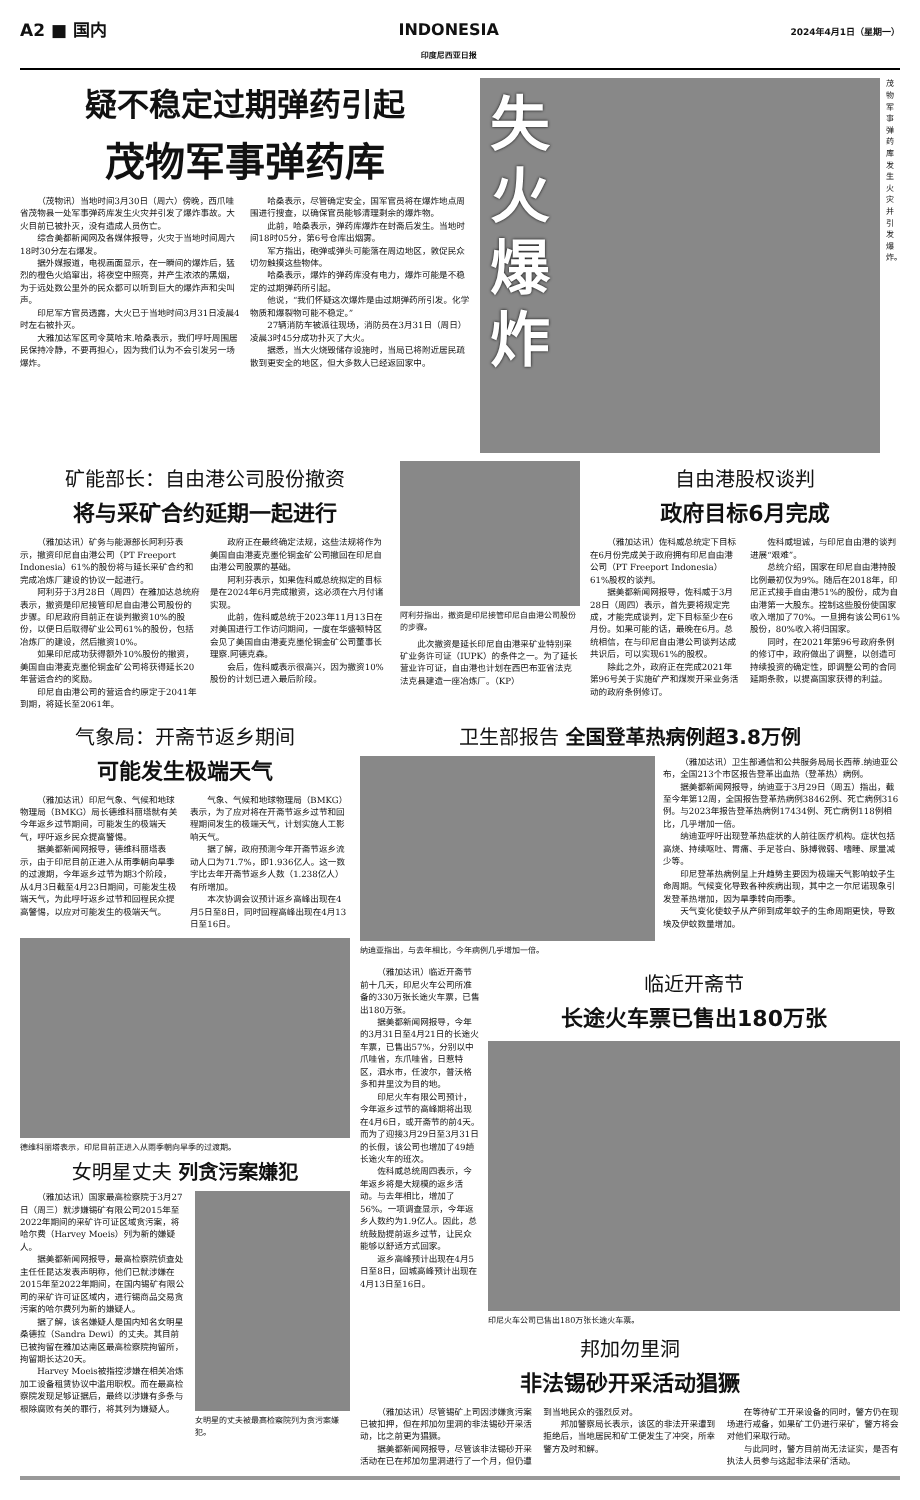A2 ■ 国内 INDONESIA
印度尼西亚日报
2024年4月1日（星期一）
疑不稳定过期弹药引起
茂物军事弹药库
（茂物讯）当地时间3月30日（周六）傍晚，西爪哇省茂物县一处军事弹药库发生火灾并引发了爆炸事故。大火目前已被扑灭，没有造成人员伤亡。
综合美都新闻网及各媒体报导，火灾于当地时间周六18时30分左右爆发。
据外媒报道，电视画面显示，在一瞬间的爆炸后，猛烈的橙色火焰窜出，将夜空中照亮，并产生浓浓的黑烟，为于远处数公里外的民众都可以听到巨大的爆炸声和尖叫声。
印尼军方官员透露，大火已于当地时间3月31日凌晨4时左右被扑灭。
大雅加达军区司令莫哈末.哈桑表示，我们呼吁周围居民保持冷静，不要再担心，因为我们认为不会引发另一场爆炸。
哈桑表示，尽管确定安全，国军官员将在爆炸地点周围进行搜查，以确保官员能够清理剩余的爆炸物。
此前，哈桑表示，弹药库爆炸在封斋后发生。当地时间18时05分，第6号仓库出烟雾。
军方指出，砲弹或弹头可能落在周边地区，敦促民众切勿触摸这些物体。
哈桑表示，爆炸的弹药库没有电力，爆炸可能是不稳定的过期弹药所引起。
他说，“我们怀疑这次爆炸是由过期弹药所引发。化学物质和爆裂物可能不稳定。”
27辆消防车被派往现场，消防员在3月31日（周日）凌晨3时45分成功扑灭了大火。
据悉，当大火烧毁储存设施时，当局已将附近居民疏散到更安全的地区，但大多数人已经返回家中。
失
火
爆
炸
茂物军事弹药库发生火灾并引发爆炸。
矿能部长：自由港公司股份撤资
将与采矿合约延期一起进行
（雅加达讯）矿务与能源部长阿利芬表示，撤资印尼自由港公司（PT Freeport Indonesia）61%的股份将与延长采矿合约和完成冶炼厂建设的协议一起进行。
阿利芬于3月28日（周四）在雅加达总统府表示，撤资是印尼接管印尼自由港公司股份的步骤。印尼政府目前正在谈判撤资10%的股份，以便日后取得矿业公司61%的股份，包括冶炼厂的建设，然后撤资10%。
如果印尼成功获得额外10%股份的撤资，美国自由港麦克墨伦铜金矿公司将获得延长20年营运合约的奖励。
印尼自由港公司的营运合约原定于2041年到期，将延长至2061年。
政府正在最终确定法规，这些法规将作为美国自由港麦克墨伦铜金矿公司撤回在印尼自由港公司股票的基础。
阿利芬表示，如果佐科威总统拟定的目标是在2024年6月完成撤资，这必须在六月付诸实现。
此前，佐科威总统于2023年11月13日在对美国进行工作访问期间，一度在华盛顿特区会见了美国自由港麦克墨伦铜金矿公司董事长理察.阿德克森。
会后，佐科威表示很高兴，因为撤资10%股份的计划已进入最后阶段。
阿利芬指出，撤资是印尼接管印尼自由港公司股份的步骤。
此次撤资是延长印尼自由港采矿业特别采矿业务许可证（IUPK）的条件之一。为了延长营业许可证，自由港也计划在西巴布亚省法克法克县建造一座冶炼厂。（KP）
自由港股权谈判
政府目标6月完成
（雅加达讯）佐科威总统定下目标在6月份完成关于政府拥有印尼自由港公司（PT Freeport Indonesia）61%股权的谈判。
据美都新闻网报导，佐科威于3月28日（周四）表示，首先要将规定完成，才能完成谈判，定下目标至少在6月份。如果可能的话，最晚在6月。总统相信，在与印尼自由港公司谈判达成共识后，可以实现61%的股权。
除此之外，政府正在完成2021年第96号关于实施矿产和煤炭开采业务活动的政府条例修订。
佐科威坦诚，与印尼自由港的谈判进展“艰难”。
总统介绍，国家在印尼自由港持股比例最初仅为9%。随后在2018年，印尼正式接手自由港51%的股份，成为自由港第一大股东。控制这些股份使国家收入增加了70%。一旦拥有该公司61%股份，80%收入将归国家。
同时，在2021年第96号政府条例的修订中，政府做出了调整，以创造可持续投资的确定性，即调整公司的合同延期条款，以提高国家获得的利益。
气象局：开斋节返乡期间
可能发生极端天气
（雅加达讯）印尼气象、气候和地球物理局（BMKG）局长德维科丽塔就有关今年返乡过节期间，可能发生的极端天气，呼吁返乡民众提高警惕。
据美都新闻网报导，德维科丽塔表示，由于印尼目前正进入从雨季朝向旱季的过渡期，今年返乡过节为期3个阶段，从4月3日截至4月23日期间，可能发生极端天气，为此呼吁返乡过节和回程民众提高警惕，以应对可能发生的极端天气。
气象、气候和地球物理局（BMKG）表示，为了应对将在开斋节返乡过节和回程期间发生的极端天气，计划实施人工影响天气。
据了解，政府预测今年开斋节返乡流动人口为71.7%，即1.936亿人。这一数字比去年开斋节返乡人数（1.238亿人）有所增加。
本次协调会议预计返乡高峰出现在4月5日至8日，同时回程高峰出现在4月13日至16日。
德维科丽塔表示，印尼目前正进入从雨季朝向旱季的过渡期。
女明星丈夫 列贪污案嫌犯
（雅加达讯）国家最高检察院于3月27日（周三）就涉嫌锡矿有限公司2015年至2022年期间的采矿许可证区域贪污案，将哈尔费（Harvey Moeis）列为新的嫌疑人。
据美都新闻网报导，最高检察院侦查处主任任昆达发表声明称，他们已就涉嫌在2015年至2022年期间，在国内锡矿有限公司的采矿许可证区域内，进行锡商品交易贪污案的哈尔费列为新的嫌疑人。
据了解，该名嫌疑人是国内知名女明星桑德拉（Sandra Dewi）的丈夫。其目前已被拘留在雅加达南区最高检察院拘留所，拘留期长达20天。
Harvey Moeis被指控涉嫌在相关冶炼加工设备租赁协议中滥用职权。而在最高检察院发现足够证据后，最终以涉嫌有多条与根除腐败有关的罪行，将其列为嫌疑人。
女明星的丈夫被最高检察院列为贪污案嫌犯。
卫生部报告 全国登革热病例超3.8万例
纳迪亚指出，与去年相比，今年病例几乎增加一倍。
（雅加达讯）卫生部通信和公共服务局局长西蒂.纳迪亚公布，全国213个市区报告登革出血热（登革热）病例。
据美都新闻网报导，纳迪亚于3月29日（周五）指出，截至今年第12周，全国报告登革热病例38462例、死亡病例316例。与2023年报告登革热病例17434例、死亡病例118例相比，几乎增加一倍。
纳迪亚呼吁出现登革热症状的人前往医疗机构。症状包括高烧、持续呕吐、胃痛、手足苍白、脉搏微弱、嗜睡、尿量减少等。
印尼登革热病例呈上升趋势主要因为极端天气影响蚊子生命周期。气候变化导致各种疾病出现，其中之一尔尼诺现象引发登革热增加，因为旱季转向雨季。
天气变化使蚊子从产卵到成年蚊子的生命周期更快，导致埃及伊蚊数量增加。
（雅加达讯）临近开斋节前十几天，印尼火车公司所准备的330万张长途火车票，已售出180万张。
据美都新闻网报导，今年的3月31日至4月21日的长途火车票，已售出57%，分别以中爪哇省，东爪哇省，日惹特区，泗水市，任波尔，普沃格多和井里汶为目的地。
印尼火车有限公司预计，今年返乡过节的高峰期将出现在4月6日，或开斋节的前4天。而为了迎接3月29日至3月31日的长假，该公司也增加了49趟长途火车的班次。
佐科威总统周四表示，今年返乡将是大规模的返乡活动。与去年相比，增加了56%。一项调查显示，今年返乡人数约为1.9亿人。因此，总统鼓励提前返乡过节，让民众能够以舒适方式回家。
返乡高峰预计出现在4月5日至8日，回城高峰预计出现在4月13日至16日。
临近开斋节
长途火车票已售出180万张
印尼火车公司已售出180万张长途火车票。
邦加勿里洞
非法锡砂开采活动猖獗
（雅加达讯）尽管锡矿上司因涉嫌贪污案已被扣押，但在邦加勿里洞的非法锡砂开采活动，比之前更为猖獗。
据美都新闻网报导，尽管该非法锡砂开采活动在已在邦加勿里洞进行了一个月，但仍遭到当地民众的强烈反对。
邦加警察局长表示，该区的非法开采遭到拒绝后，当地居民和矿工便发生了冲突，所幸警方及时和解。
在等待矿工开采设备的同时，警方仍在现场进行戒备，如果矿工仍进行采矿，警方将会对他们采取行动。
与此同时，警方目前尚无法证实，是否有执法人员参与这起非法采矿活动。